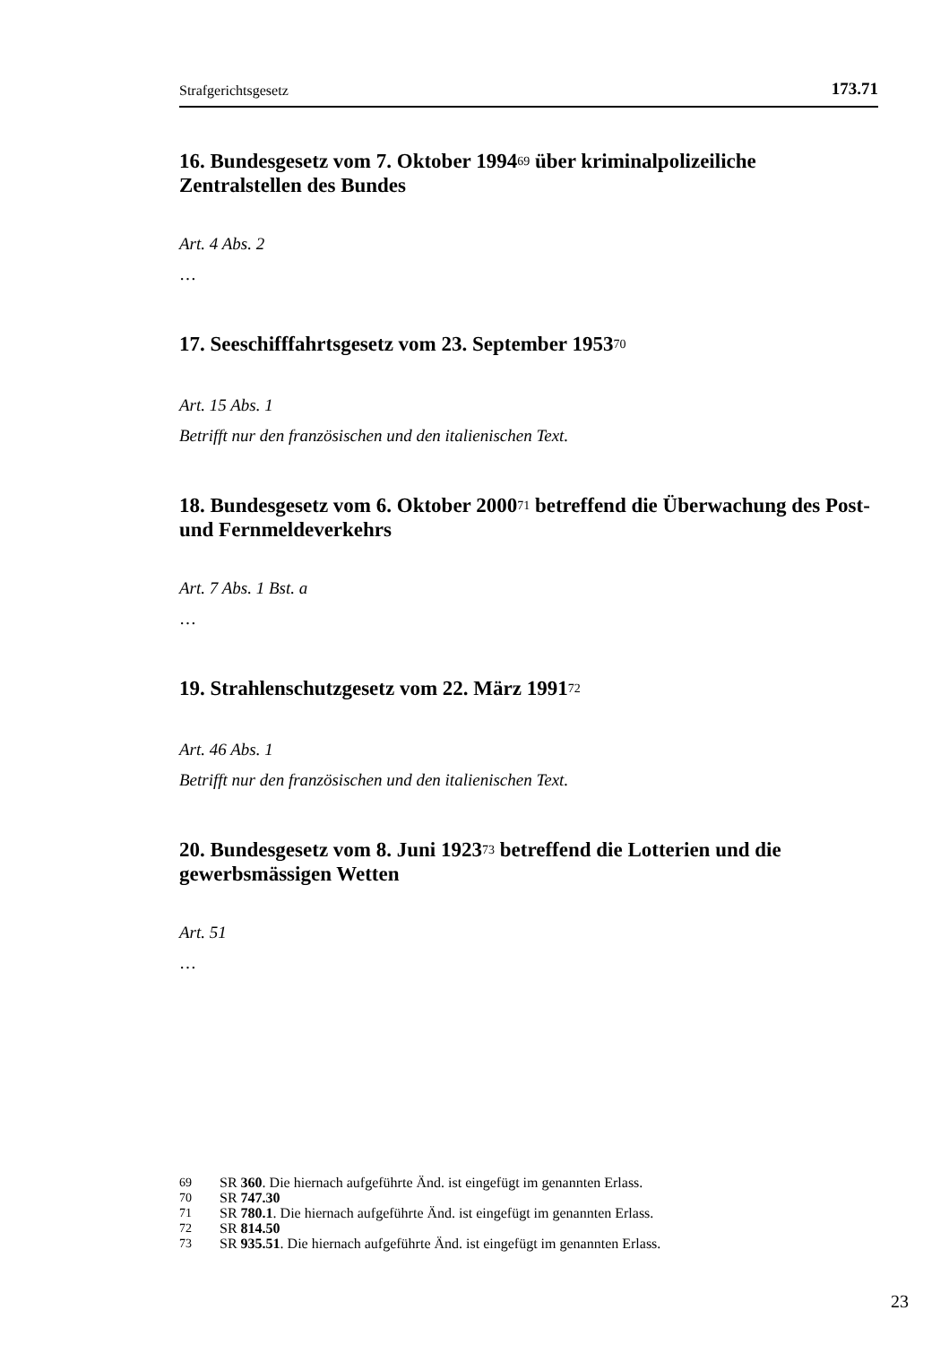Strafgerichtsgesetz 173.71
16. Bundesgesetz vom 7. Oktober 1994<sup>69</sup> über kriminalpolizeiliche Zentralstellen des Bundes
Art. 4 Abs. 2
…
17. Seeschifffahrtsgesetz vom 23. September 1953<sup>70</sup>
Art. 15 Abs. 1
Betrifft nur den französischen und den italienischen Text.
18. Bundesgesetz vom 6. Oktober 2000<sup>71</sup> betreffend die Überwachung des Post- und Fernmeldeverkehrs
Art. 7 Abs. 1 Bst. a
…
19. Strahlenschutzgesetz vom 22. März 1991<sup>72</sup>
Art. 46 Abs. 1
Betrifft nur den französischen und den italienischen Text.
20. Bundesgesetz vom 8. Juni 1923<sup>73</sup> betreffend die Lotterien und die gewerbsmässigen Wetten
Art. 51
…
69 SR 360. Die hiernach aufgeführte Änd. ist eingefügt im genannten Erlass.
70 SR 747.30
71 SR 780.1. Die hiernach aufgeführte Änd. ist eingefügt im genannten Erlass.
72 SR 814.50
73 SR 935.51. Die hiernach aufgeführte Änd. ist eingefügt im genannten Erlass.
23